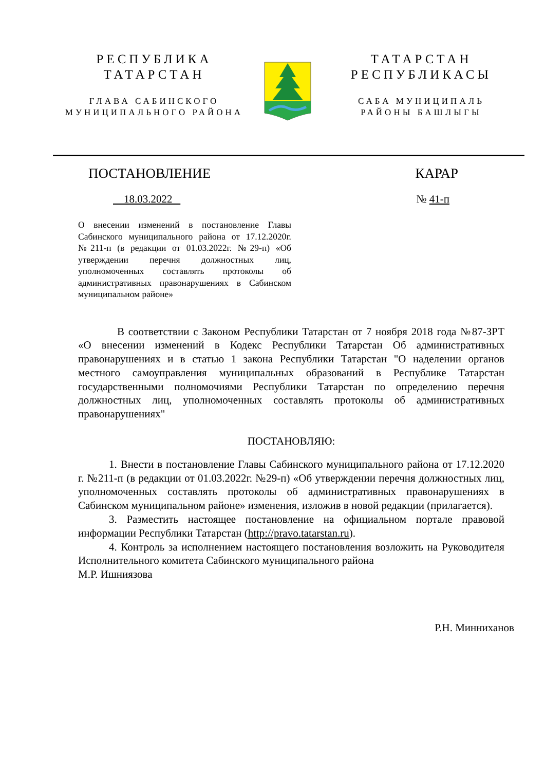РЕСПУБЛИКА
ТАТАРСТАН
ГЛАВА САБИНСКОГО
МУНИЦИПАЛЬНОГО РАЙОНА
ТАТАРСТАН
РЕСПУБЛИКАСЫ
САБА МУНИЦИПАЛЬ
РАЙОНЫ БАШЛЫГЫ
ПОСТАНОВЛЕНИЕ КАРАР
18.03.2022 № 41-п
О внесении изменений в постановление Главы Сабинского муниципального района от 17.12.2020г. №211-п (в редакции от 01.03.2022г. №29-п) «Об утверждении перечня должностных лиц, уполномоченных составлять протоколы об административных правонарушениях в Сабинском муниципальном районе»
В соответствии с Законом Республики Татарстан от 7 ноября 2018 года №87-ЗРТ «О внесении изменений в Кодекс Республики Татарстан Об административных правонарушениях и в статью 1 закона Республики Татарстан "О наделении органов местного самоуправления муниципальных образований в Республике Татарстан государственными полномочиями Республики Татарстан по определению перечня должностных лиц, уполномоченных составлять протоколы об административных правонарушениях"
ПОСТАНОВЛЯЮ:
1. Внести в постановление Главы Сабинского муниципального района от 17.12.2020 г. №211-п (в редакции от 01.03.2022г. №29-п) «Об утверждении перечня должностных лиц, уполномоченных составлять протоколы об административных правонарушениях в Сабинском муниципальном районе» изменения, изложив в новой редакции (прилагается).
3. Разместить настоящее постановление на официальном портале правовой информации Республики Татарстан (http://pravo.tatarstan.ru).
4. Контроль за исполнением настоящего постановления возложить на Руководителя Исполнительного комитета Сабинского муниципального района
М.Р. Ишниязова
Р.Н. Минниханов